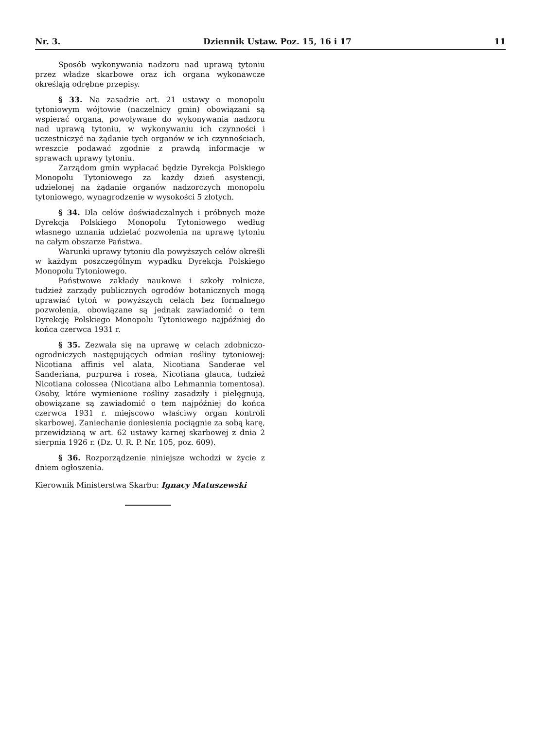Nr. 3. Dziennik Ustaw. Poz. 15, 16 i 17 11
Sposób wykonywania nadzoru nad uprawą tytoniu przez władze skarbowe oraz ich organa wykonawcze określają odrębne przepisy.
§ 33. Na zasadzie art. 21 ustawy o monopolu tytoniowym wójtowie (naczelnicy gmin) obowiązani są wspierać organa, powoływane do wykonywania nadzoru nad uprawą tytoniu, w wykonywaniu ich czynności i uczestniczyć na żądanie tych organów w ich czynnościach, wreszcie podawać zgodnie z prawdą informacje w sprawach uprawy tytoniu.
Zarządom gmin wypłacać będzie Dyrekcja Polskiego Monopolu Tytoniowego za każdy dzień asystencji, udzielonej na żądanie organów nadzorczych monopolu tytoniowego, wynagrodzenie w wysokości 5 złotych.
§ 34. Dla celów doświadczalnych i próbnych może Dyrekcja Polskiego Monopolu Tytoniowego według własnego uznania udzielać pozwolenia na uprawę tytoniu na całym obszarze Państwa.
Warunki uprawy tytoniu dla powyższych celów określi w każdym poszczególnym wypadku Dyrekcja Polskiego Monopolu Tytoniowego.
Państwowe zakłady naukowe i szkoły rolnicze, tudzież zarządy publicznych ogrodów botanicznych mogą uprawiać tytoń w powyższych celach bez formalnego pozwolenia, obowiązane są jednak zawiadomić o tem Dyrekcję Polskiego Monopolu Tytoniowego najpóźniej do końca czerwca 1931 r.
§ 35. Zezwala się na uprawę w celach zdobniczo-ogrodniczych następujących odmian rośliny tytoniowej: Nicotiana affinis vel alata, Nicotiana Sanderae vel Sanderiana, purpurea i rosea, Nicotiana glauca, tudzież Nicotiana colossea (Nicotiana albo Lehmannia tomentosa). Osoby, które wymienione rośliny zasadziły i pielęgnują, obowiązane są zawiadomić o tem najpóźniej do końca czerwca 1931 r. miejscowo właściwy organ kontroli skarbowej. Zaniechanie doniesienia pociągnie za sobą karę, przewidzianą w art. 62 ustawy karnej skarbowej z dnia 2 sierpnia 1926 r. (Dz. U. R. P. Nr. 105, poz. 609).
§ 36. Rozporządzenie niniejsze wchodzi w życie z dniem ogłoszenia.
Kierownik Ministerstwa Skarbu: Ignacy Matuszewski